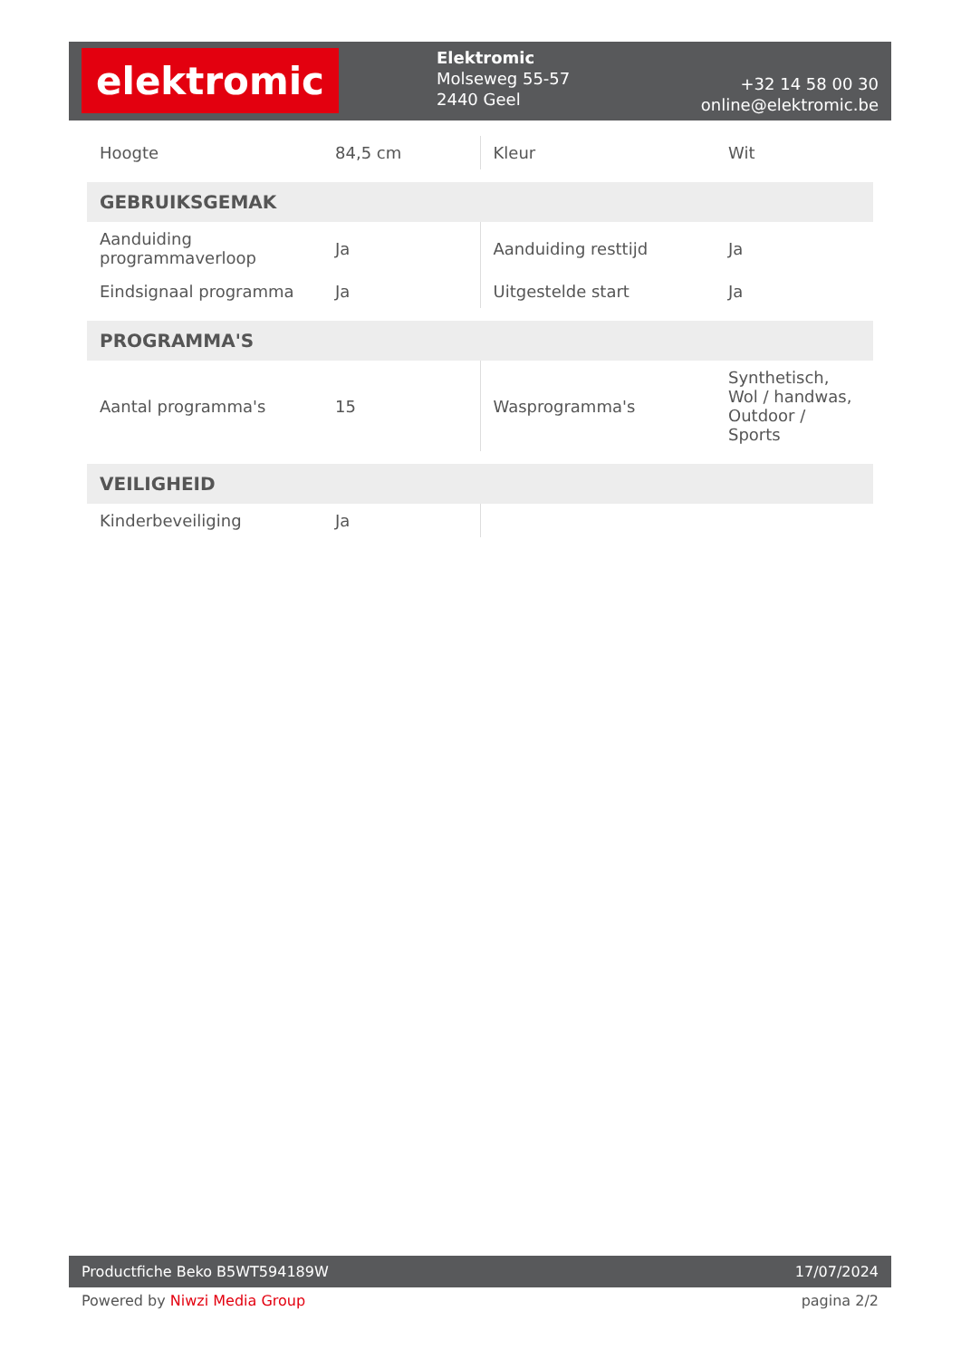elektromic
Elektromic
Molseweg 55-57
2440 Geel
+32 14 58 00 30
online@elektromic.be
| Hoogte | 84,5 cm | Kleur | Wit |
| GEBRUIKSGEMAK | | | |
| Aanduiding programmaverloop | Ja | Aanduiding resttijd | Ja |
| Eindsignaal programma | Ja | Uitgestelde start | Ja |
| PROGRAMMA'S | | | |
| Aantal programma's | 15 | Wasprogramma's | Synthetisch, Wol / handwas, Outdoor / Sports |
| VEILIGHEID | | | |
| Kinderbeveiliging | Ja | | |
Productfiche Beko B5WT594189W 17/07/2024
Powered by Niwzi Media Group pagina 2/2